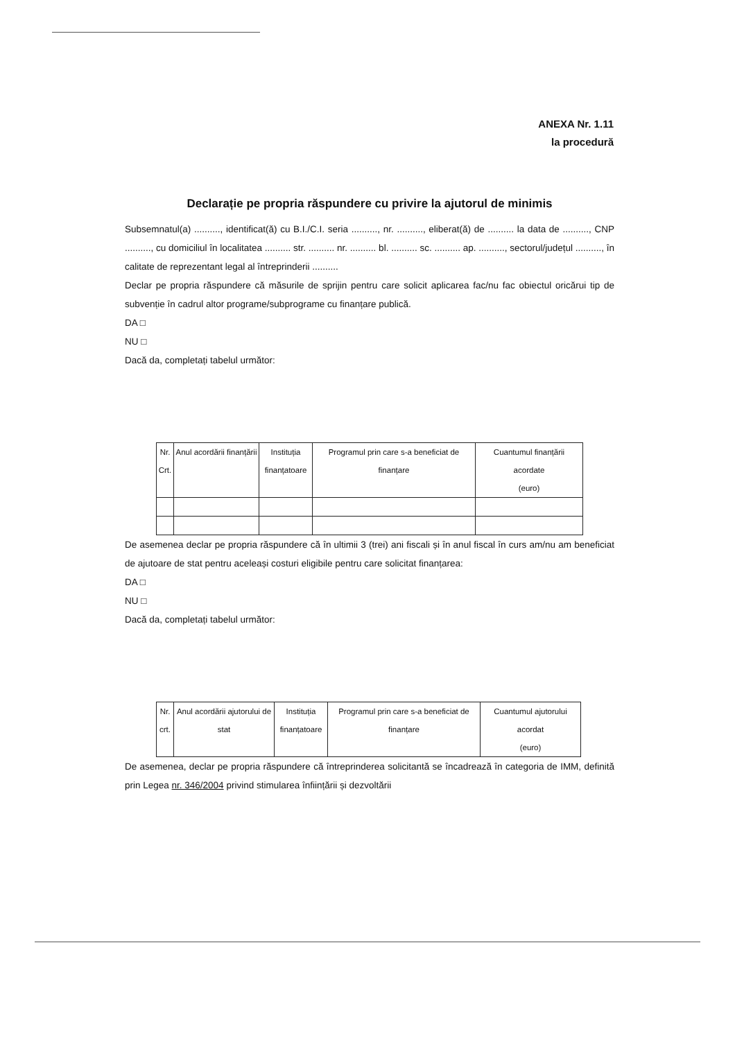ANEXA Nr. 1.11
la procedură
Declarație pe propria răspundere cu privire la ajutorul de minimis
Subsemnatul(a) .........., identificat(ă) cu B.I./C.I. seria .........., nr. .........., eliberat(ă) de .......... la data de .........., CNP .........., cu domiciliul în localitatea .......... str. .......... nr. .......... bl. .......... sc. .......... ap. .........., sectorul/județul .........., în calitate de reprezentant legal al întreprinderii ..........
Declar pe propria răspundere că măsurile de sprijin pentru care solicit aplicarea fac/nu fac obiectul oricărui tip de subvenție în cadrul altor programe/subprograme cu finanțare publică.
DA □
NU □
Dacă da, completați tabelul următor:
| Nr. Crt. | Anul acordării finanțării | Instituția finanțatoare | Programul prin care s-a beneficiat de finanțare | Cuantumul finanțării acordate (euro) |
| --- | --- | --- | --- | --- |
De asemenea declar pe propria răspundere că în ultimii 3 (trei) ani fiscali și în anul fiscal în curs am/nu am beneficiat de ajutoare de stat pentru aceleași costuri eligibile pentru care solicitat finanțarea:
DA □
NU □
Dacă da, completați tabelul următor:
| Nr. crt. | Anul acordării ajutorului de stat | Instituția finanțatoare | Programul prin care s-a beneficiat de finanțare | Cuantumul ajutorului acordat (euro) |
| --- | --- | --- | --- | --- |
De asemenea, declar pe propria răspundere că întreprinderea solicitantă se încadrează în categoria de IMM, definită prin Legea nr. 346/2004 privind stimularea înființării și dezvoltării